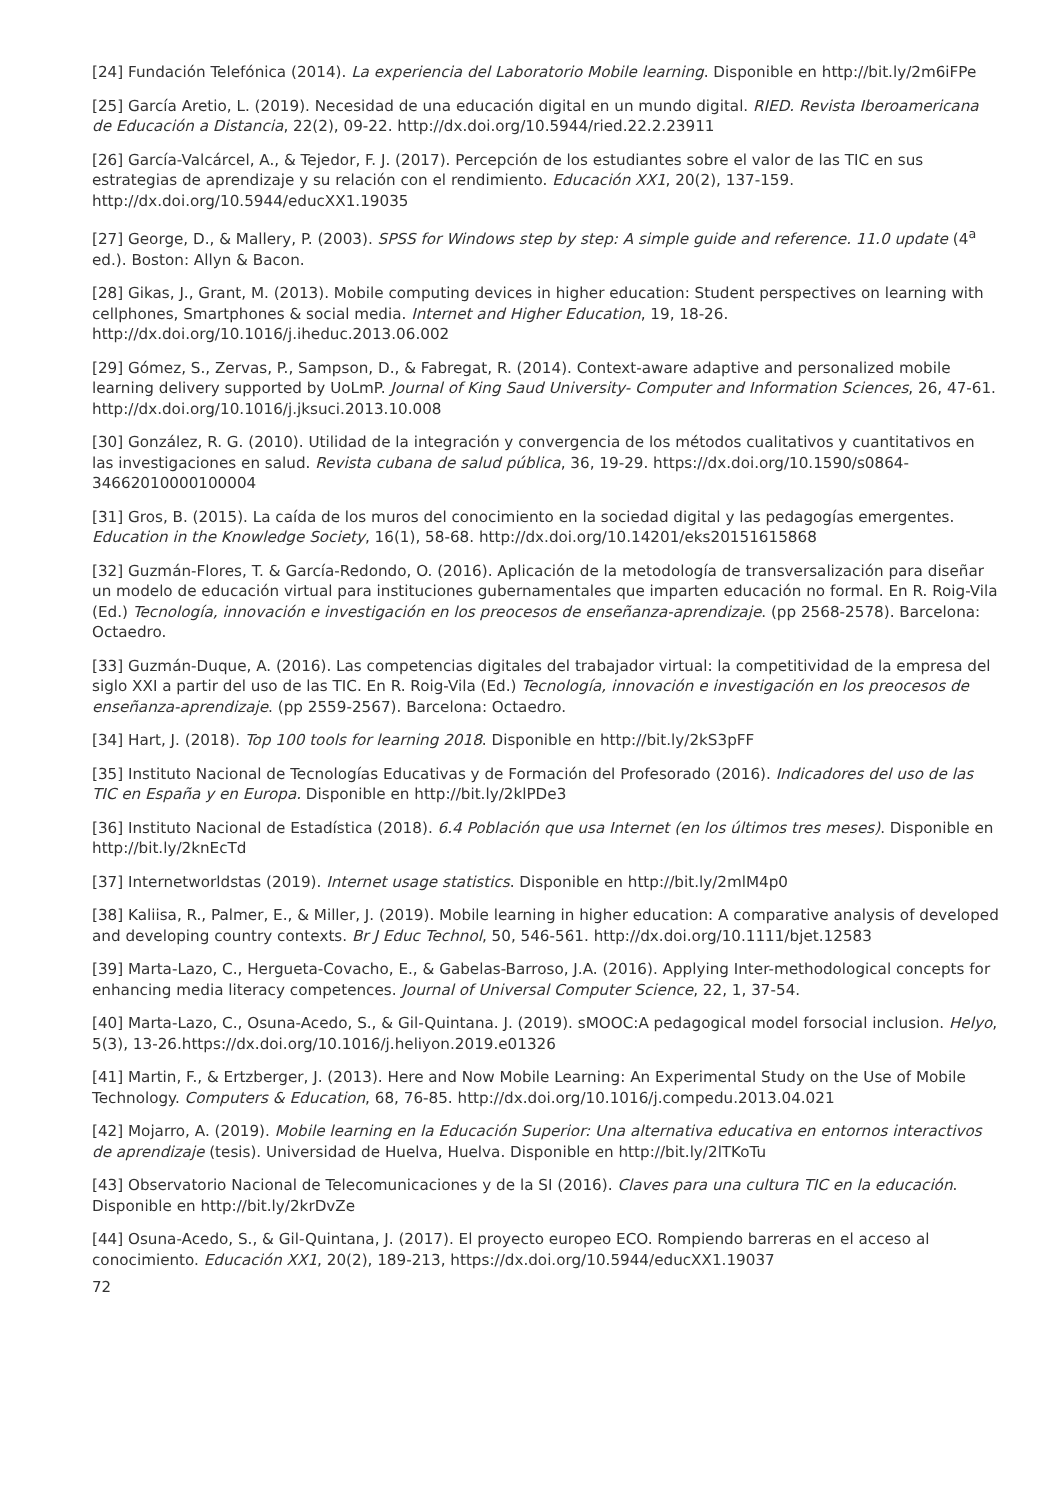[24] Fundación Telefónica (2014). La experiencia del Laboratorio Mobile learning. Disponible en http://bit.ly/2m6iFPe
[25] García Aretio, L. (2019). Necesidad de una educación digital en un mundo digital. RIED. Revista Iberoamericana de Educación a Distancia, 22(2), 09-22. http://dx.doi.org/10.5944/ried.22.2.23911
[26] García-Valcárcel, A., & Tejedor, F. J. (2017). Percepción de los estudiantes sobre el valor de las TIC en sus estrategias de aprendizaje y su relación con el rendimiento. Educación XX1, 20(2), 137-159. http://dx.doi.org/10.5944/educXX1.19035
[27] George, D., & Mallery, P. (2003). SPSS for Windows step by step: A simple guide and reference. 11.0 update (4<sup>a</sup> ed.). Boston: Allyn & Bacon.
[28] Gikas, J., Grant, M. (2013). Mobile computing devices in higher education: Student perspectives on learning with cellphones, Smartphones & social media. Internet and Higher Education, 19, 18-26. http://dx.doi.org/10.1016/j.iheduc.2013.06.002
[29] Gómez, S., Zervas, P., Sampson, D., & Fabregat, R. (2014). Context-aware adaptive and personalized mobile learning delivery supported by UoLmP. Journal of King Saud University- Computer and Information Sciences, 26, 47-61. http://dx.doi.org/10.1016/j.jksuci.2013.10.008
[30] González, R. G. (2010). Utilidad de la integración y convergencia de los métodos cualitativos y cuantitativos en las investigaciones en salud. Revista cubana de salud pública, 36, 19-29. https://dx.doi.org/10.1590/s0864-34662010000100004
[31] Gros, B. (2015). La caída de los muros del conocimiento en la sociedad digital y las pedagogías emergentes. Education in the Knowledge Society, 16(1), 58-68. http://dx.doi.org/10.14201/eks20151615868
[32] Guzmán-Flores, T. & García-Redondo, O. (2016). Aplicación de la metodología de transversalización para diseñar un modelo de educación virtual para instituciones gubernamentales que imparten educación no formal. En R. Roig-Vila (Ed.) Tecnología, innovación e investigación en los preocesos de enseñanza-aprendizaje. (pp 2568-2578). Barcelona: Octaedro.
[33] Guzmán-Duque, A. (2016). Las competencias digitales del trabajador virtual: la competitividad de la empresa del siglo XXI a partir del uso de las TIC. En R. Roig-Vila (Ed.) Tecnología, innovación e investigación en los preocesos de enseñanza-aprendizaje. (pp 2559-2567). Barcelona: Octaedro.
[34] Hart, J. (2018). Top 100 tools for learning 2018. Disponible en http://bit.ly/2kS3pFF
[35] Instituto Nacional de Tecnologías Educativas y de Formación del Profesorado (2016). Indicadores del uso de las TIC en España y en Europa. Disponible en http://bit.ly/2klPDe3
[36] Instituto Nacional de Estadística (2018). 6.4 Población que usa Internet (en los últimos tres meses). Disponible en http://bit.ly/2knEcTd
[37] Internetworldstas (2019). Internet usage statistics. Disponible en http://bit.ly/2mlM4p0
[38] Kaliisa, R., Palmer, E., & Miller, J. (2019). Mobile learning in higher education: A comparative analysis of developed and developing country contexts. Br J Educ Technol, 50, 546-561. http://dx.doi.org/10.1111/bjet.12583
[39] Marta-Lazo, C., Hergueta-Covacho, E., & Gabelas-Barroso, J.A. (2016). Applying Inter-methodological concepts for enhancing media literacy competences. Journal of Universal Computer Science, 22, 1, 37-54.
[40] Marta-Lazo, C., Osuna-Acedo, S., & Gil-Quintana. J. (2019). sMOOC:A pedagogical model forsocial inclusion. Helyo, 5(3), 13-26.https://dx.doi.org/10.1016/j.heliyon.2019.e01326
[41] Martin, F., & Ertzberger, J. (2013). Here and Now Mobile Learning: An Experimental Study on the Use of Mobile Technology. Computers & Education, 68, 76-85. http://dx.doi.org/10.1016/j.compedu.2013.04.021
[42] Mojarro, A. (2019). Mobile learning en la Educación Superior: Una alternativa educativa en entornos interactivos de aprendizaje (tesis). Universidad de Huelva, Huelva. Disponible en http://bit.ly/2lTKoTu
[43] Observatorio Nacional de Telecomunicaciones y de la SI (2016). Claves para una cultura TIC en la educación. Disponible en http://bit.ly/2krDvZe
[44] Osuna-Acedo, S., & Gil-Quintana, J. (2017). El proyecto europeo ECO. Rompiendo barreras en el acceso al conocimiento. Educación XX1, 20(2), 189-213, https://dx.doi.org/10.5944/educXX1.19037
72